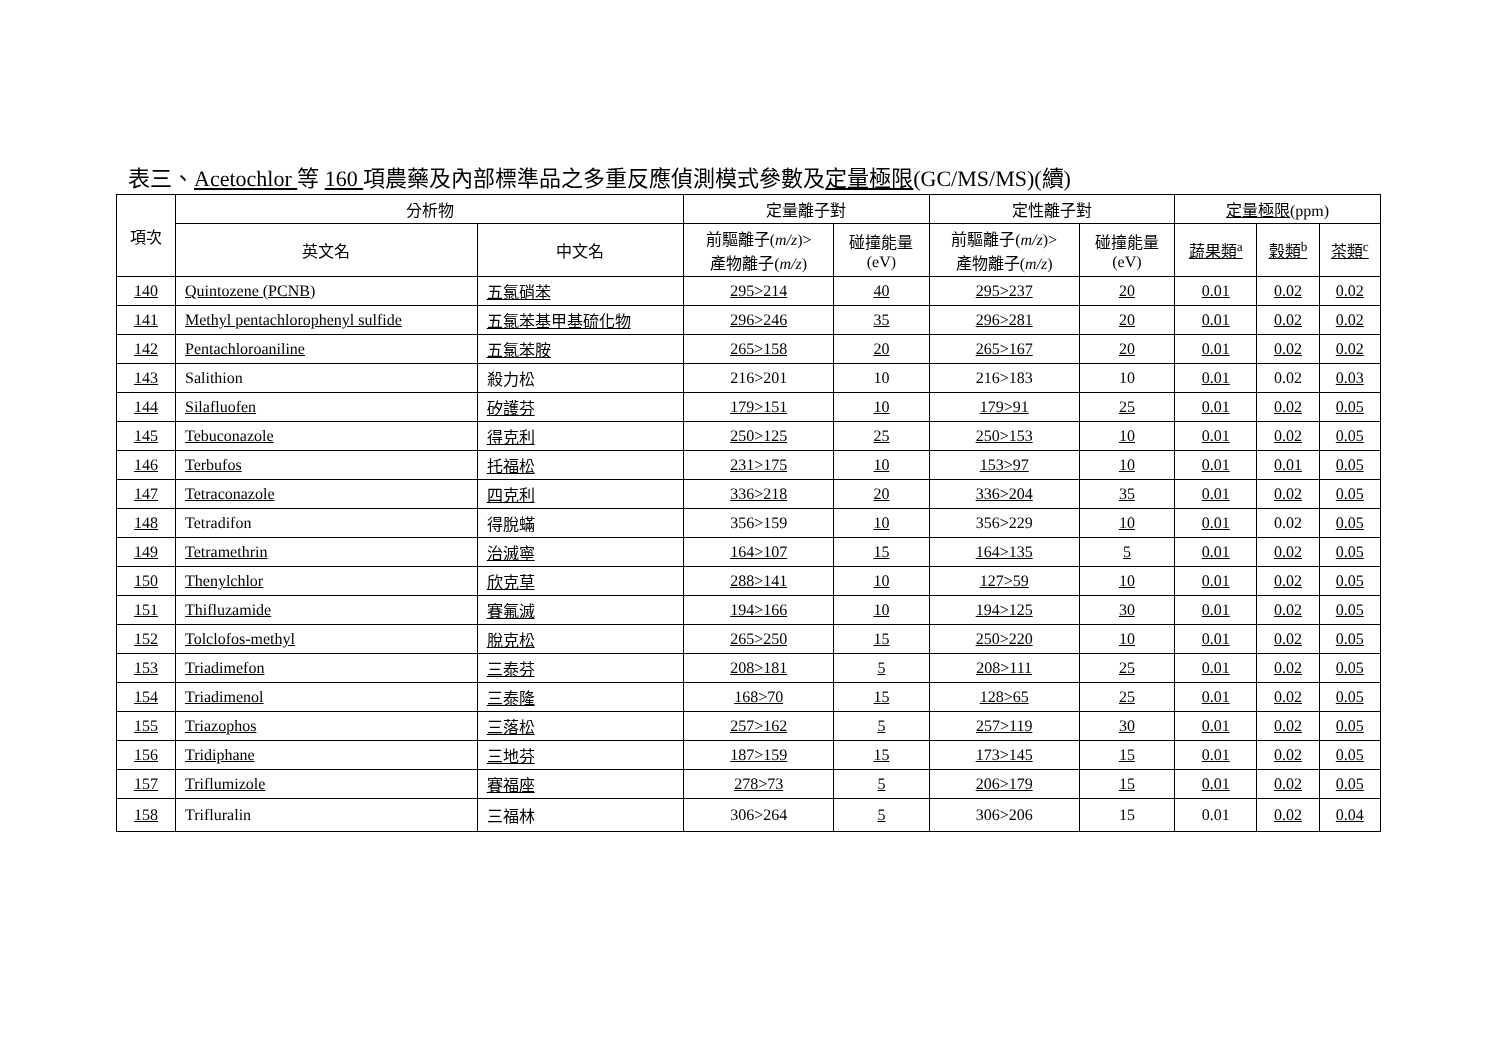表三、Acetochlor 等 160 項農藥及內部標準品之多重反應偵測模式參數及定量極限(GC/MS/MS)(續)
| 項次 | 分析物 | | 定量離子對 | | 定性離子對 | | 定量極限 (ppm) | | |
| --- | --- | --- | --- | --- | --- | --- | --- | --- | --- |
| | 英文名 | 中文名 | 前驅離子( m/z )> 產物離子( m/z ) | 碰撞能量 (eV) | 前驅離子( m/z )> 產物離子( m/z ) | 碰撞能量 (eV) | 蔬果類<sup>a</sup> | 穀類<sup>b</sup> | 茶類<sup>c</sup> |
| 140 | Quintozene (PCNB) | 五氯硝苯 | 295>214 | 40 | 295>237 | 20 | 0.01 | 0.02 | 0.02 |
| 141 | Methyl pentachlorophenyl sulfide | 五氯苯基甲基硫化物 | 296>246 | 35 | 296>281 | 20 | 0.01 | 0.02 | 0.02 |
| 142 | Pentachloroaniline | 五氯苯胺 | 265>158 | 20 | 265>167 | 20 | 0.01 | 0.02 | 0.02 |
| 143 | Salithion | 殺力松 | 216>201 | 10 | 216>183 | 10 | 0.01 | 0.02 | 0.03 |
| 144 | Silafluofen | 矽護芬 | 179>151 | 10 | 179>91 | 25 | 0.01 | 0.02 | 0.05 |
| 145 | Tebuconazole | 得克利 | 250>125 | 25 | 250>153 | 10 | 0.01 | 0.02 | 0.05 |
| 146 | Terbufos | 托福松 | 231>175 | 10 | 153>97 | 10 | 0.01 | 0.01 | 0.05 |
| 147 | Tetraconazole | 四克利 | 336>218 | 20 | 336>204 | 35 | 0.01 | 0.02 | 0.05 |
| 148 | Tetradifon | 得脫蟎 | 356>159 | 10 | 356>229 | 10 | 0.01 | 0.02 | 0.05 |
| 149 | Tetramethrin | 治滅寧 | 164>107 | 15 | 164>135 | 5 | 0.01 | 0.02 | 0.05 |
| 150 | Thenylchlor | 欣克草 | 288>141 | 10 | 127>59 | 10 | 0.01 | 0.02 | 0.05 |
| 151 | Thifluzamide | 賽氟滅 | 194>166 | 10 | 194>125 | 30 | 0.01 | 0.02 | 0.05 |
| 152 | Tolclofos-methyl | 脫克松 | 265>250 | 15 | 250>220 | 10 | 0.01 | 0.02 | 0.05 |
| 153 | Triadimefon | 三泰芬 | 208>181 | 5 | 208>111 | 25 | 0.01 | 0.02 | 0.05 |
| 154 | Triadimenol | 三泰隆 | 168>70 | 15 | 128>65 | 25 | 0.01 | 0.02 | 0.05 |
| 155 | Triazophos | 三落松 | 257>162 | 5 | 257>119 | 30 | 0.01 | 0.02 | 0.05 |
| 156 | Tridiphane | 三地芬 | 187>159 | 15 | 173>145 | 15 | 0.01 | 0.02 | 0.05 |
| 157 | Triflumizole | 賽福座 | 278>73 | 5 | 206>179 | 15 | 0.01 | 0.02 | 0.05 |
| 158 | Trifluralin | 三福林 | 306>264 | 5 | 306>206 | 15 | 0.01 | 0.02 | 0.04 |